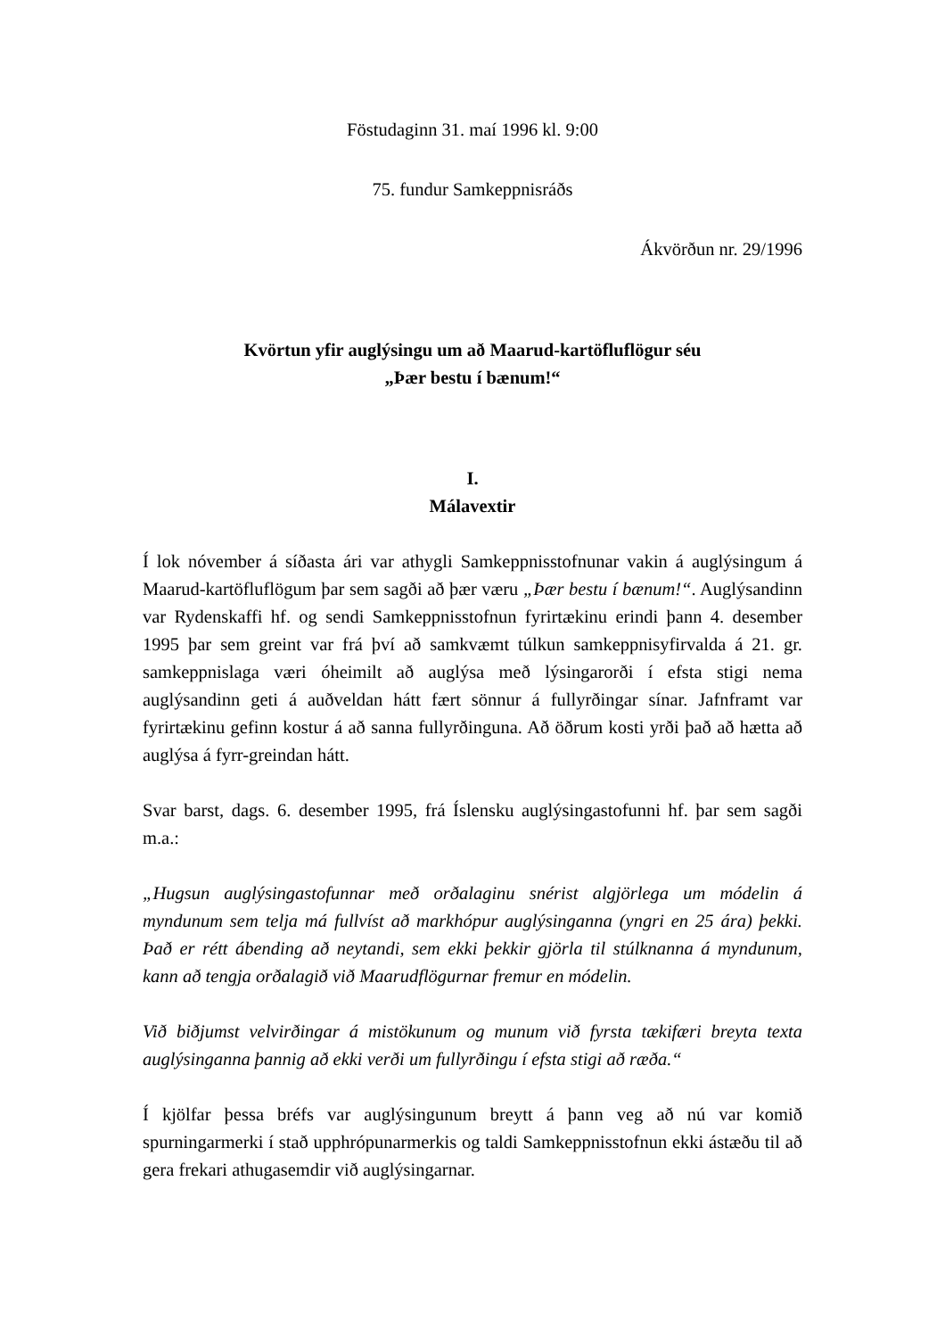Föstudaginn 31. maí 1996 kl. 9:00
75. fundur Samkeppnisráðs
Ákvörðun nr. 29/1996
Kvörtun yfir auglýsingu um að Maarud-kartöfluflögur séu
„Þær bestu í bænum!“
I.
Málavextir
Í lok nóvember á síðasta ári var athygli Samkeppnisstofnunar vakin á auglýsingum á Maarud-kartöfluflögum þar sem sagði að þær væru „Þær bestu í bænum!“. Auglýsandinn var Rydenskaffi hf. og sendi Samkeppnisstofnun fyrirtækinu erindi þann 4. desember 1995 þar sem greint var frá því að samkvæmt túlkun samkeppnisyfirvalda á 21. gr. samkeppnislaga væri óheimilt að auglýsa með lýsingarorði í efsta stigi nema auglýsandinn geti á auðveldan hátt fært sönnur á fullyrðingar sínar. Jafnframt var fyrirtækinu gefinn kostur á að sanna fullyrðinguna. Að öðrum kosti yrði það að hætta að auglýsa á fyrr-greindan hátt.
Svar barst, dags. 6. desember 1995, frá Íslensku auglýsingastofunni hf. þar sem sagði m.a.:
„Hugsun auglýsingastofunnar með orðalaginu snérist algjörlega um módelin á myndunum sem telja má fullvíst að markhópur auglýsinganna (yngri en 25 ára) þekki. Það er rétt ábending að neytandi, sem ekki þekkir gjörla til stúlknanna á myndunum, kann að tengja orðalagið við Maarudflögurnar fremur en módelin.
Við biðjumst velvirðingar á mistökunum og munum við fyrsta tækifæri breyta texta auglýsinganna þannig að ekki verði um fullyrðingu í efsta stigi að ræða.“
Í kjölfar þessa bréfs var auglýsingunum breytt á þann veg að nú var komið spurningarmerki í stað upphrópunarmerkis og taldi Samkeppnisstofnun ekki ástæðu til að gera frekari athugasemdir við auglýsingarnar.